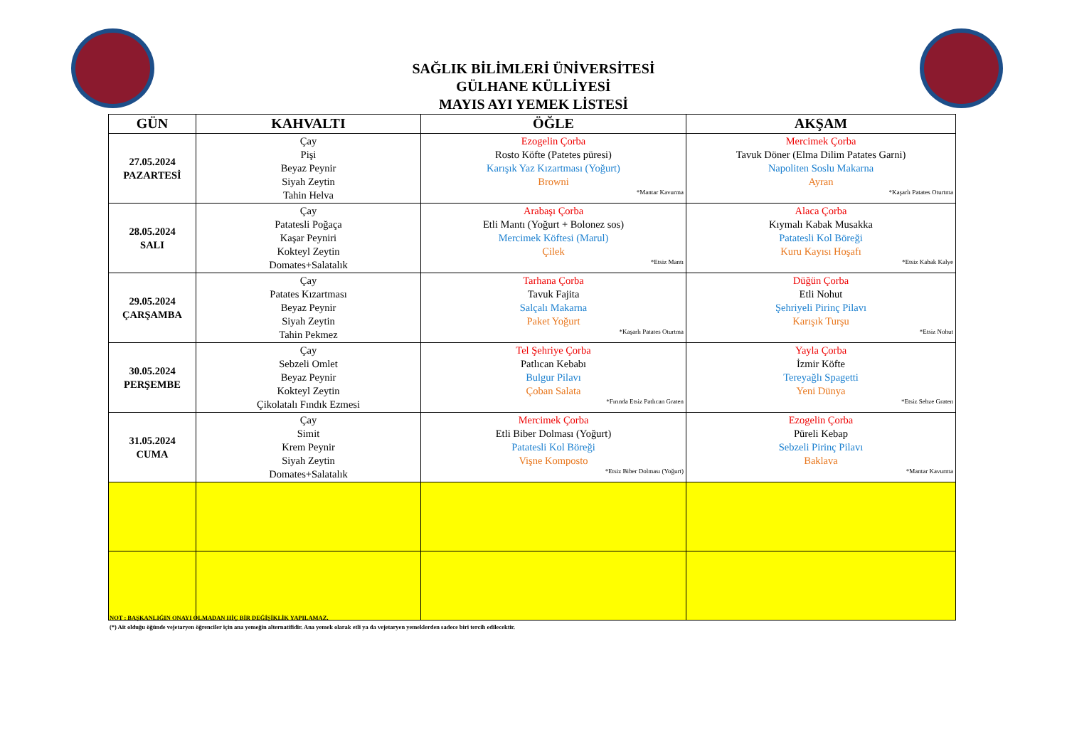SAĞLIK BİLİMLERİ ÜNİVERSİTESİ
GÜLHANE KÜLLİYESİ
MAYIS AYI YEMEK LİSTESİ
| GÜN | KAHVALTI | ÖĞLE | AKŞAM |
| --- | --- | --- | --- |
| 27.05.2024 PAZARTESİ | Çay Pişi Beyaz Peynir Siyah Zeytin Tahin Helva | Ezogelin Çorba Rosto Köfte (Patetes püresi) Karışık Yaz Kızartması (Yoğurt) Browni *Mantar Kavurma | Mercimek Çorba Tavuk Döner (Elma Dilim Patates Garni) Napoliten Soslu Makarna Ayran *Kaşarlı Patates Oturtma |
| 28.05.2024 SALI | Çay Patatesli Poğaça Kaşar Peyniri Kokteyl Zeytin Domates+Salatalık | Arabaşı Çorba Etli Mantı (Yoğurt + Bolonez sos) Mercimek Köftesi (Marul) Çilek *Etsiz Mantı | Alaca Çorba Kıymalı Kabak Musakka Patatesli Kol Böreği Kuru Kayısı Hoşafı *Etsiz Kabak Kalye |
| 29.05.2024 ÇARŞAMBA | Çay Patates Kızartması Beyaz Peynir Siyah Zeytin Tahin Pekmez | Tarhana Çorba Tavuk Fajita Salçalı Makarna Paket Yoğurt *Kaşarlı Patates Oturtma | Düğün Çorba Etli Nohut Şehriyeli Pirinç Pilavı Karışık Turşu *Etsiz Nohut |
| 30.05.2024 PERŞEMBE | Çay Sebzeli Omlet Beyaz Peynir Kokteyl Zeytin Çikolatalı Fındık Ezmesi | Tel Şehriye Çorba Patlıcan Kebabı Bulgur Pilavı Çoban Salata *Fırında Etsiz Patlıcan Graten | Yayla Çorba İzmir Köfte Tereyağlı Spagetti Yeni Dünya *Etsiz Sebze Graten |
| 31.05.2024 CUMA | Çay Simit Krem Peynir Siyah Zeytin Domates+Salatalık | Mercimek Çorba Etli Biber Dolması (Yoğurt) Patatesli Kol Böreği Vişne Komposto *Etsiz Biber Dolması (Yoğurt) | Ezogelin Çorba Püreli Kebap Sebzeli Pirinç Pilavı Baklava *Mantar Kavurma |
NOT : BAŞKANLIĞIN ONAYI OLMADAN HİÇ BİR DEĞİŞİKLİK YAPILAMAZ.
(*) Ait olduğu öğünde vejetaryen öğrenciler için ana yemeğin alternatifidir. Ana yemek olarak etli ya da vejetaryen yemeklerden sadece biri tercih edilecektir.